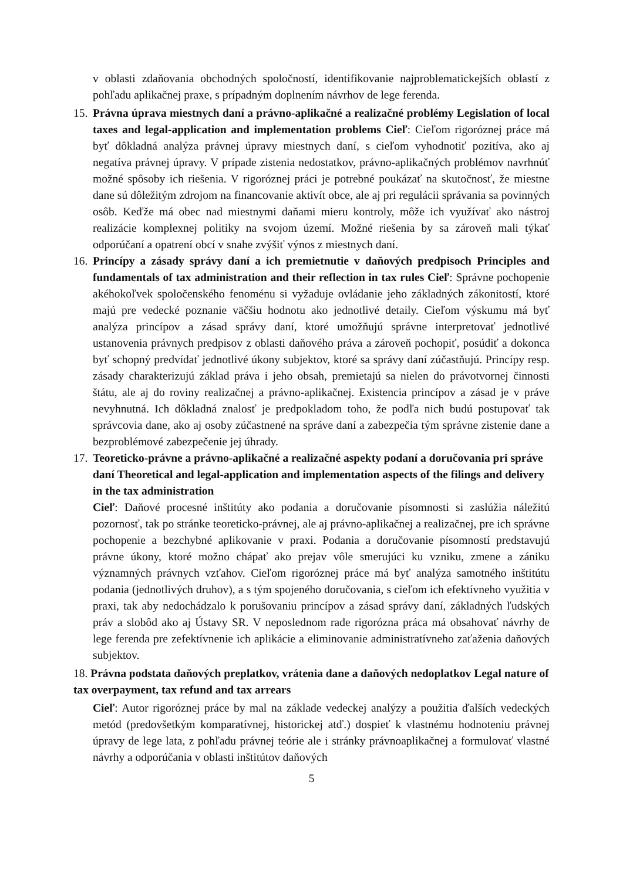v oblasti zdaňovania obchodných spoločností, identifikovanie najproblematickejších oblastí z pohľadu aplikačnej praxe, s prípadným doplnením návrhov de lege ferenda.
15.
Právna úprava miestnych daní a právno-aplikačné a realizačné problémy Legislation of local taxes and legal-application and implementation problems Cieľ: Cieľom rigoróznej práce má byť dôkladná analýza právnej úpravy miestnych daní, s cieľom vyhodnotiť pozitíva, ako aj negatíva právnej úpravy. V prípade zistenia nedostatkov, právno-aplikačných problémov navrhnúť možné spôsoby ich riešenia. V rigoróznej práci je potrebné poukázať na skutočnosť, že miestne dane sú dôležitým zdrojom na financovanie aktivít obce, ale aj pri regulácii správania sa povinných osôb. Keďže má obec nad miestnymi daňami mieru kontroly, môže ich využívať ako nástroj realizácie komplexnej politiky na svojom území. Možné riešenia by sa zároveň mali týkať odporúčaní a opatrení obcí v snahe zvýšiť výnos z miestnych daní.
16.
Princípy a zásady správy daní a ich premietnutie v daňových predpisoch Principles and fundamentals of tax administration and their reflection in tax rules Cieľ: Správne pochopenie akéhokoľvek spoločenského fenoménu si vyžaduje ovládanie jeho základných zákonitostí, ktoré majú pre vedecké poznanie väčšiu hodnotu ako jednotlivé detaily. Cieľom výskumu má byť analýza princípov a zásad správy daní, ktoré umožňujú správne interpretovať jednotlivé ustanovenia právnych predpisov z oblasti daňového práva a zároveň pochopiť, posúdiť a dokonca byť schopný predvídať jednotlivé úkony subjektov, ktoré sa správy daní zúčastňujú. Princípy resp. zásady charakterizujú základ práva i jeho obsah, premietajú sa nielen do právotvornej činnosti štátu, ale aj do roviny realizačnej a právno-aplikačnej. Existencia princípov a zásad je v práve nevyhnutná. Ich dôkladná znalosť je predpokladom toho, že podľa nich budú postupovať tak správcovia dane, ako aj osoby zúčastnené na správe daní a zabezpečia tým správne zistenie dane a bezproblémové zabezpečenie jej úhrady.
17.
Teoreticko-právne a právno-aplikačné a realizačné aspekty podaní a doručovania pri správe daní Theoretical and legal-application and implementation aspects of the filings and delivery in the tax administration
Cieľ: Daňové procesné inštitúty ako podania a doručovanie písomnosti si zaslúžia náležitú pozornosť, tak po stránke teoreticko-právnej, ale aj právno-aplikačnej a realizačnej, pre ich správne pochopenie a bezchybné aplikovanie v praxi. Podania a doručovanie písomností predstavujú právne úkony, ktoré možno chápať ako prejav vôle smerujúci ku vzniku, zmene a zániku významných právnych vzťahov. Cieľom rigoróznej práce má byť analýza samotného inštitútu podania (jednotlivých druhov), a s tým spojeného doručovania, s cieľom ich efektívneho využitia v praxi, tak aby nedochádzalo k porušovaniu princípov a zásad správy daní, základných ľudských práv a slobôd ako aj Ústavy SR. V neposlednom rade rigorózna práca má obsahovať návrhy de lege ferenda pre zefektívnenie ich aplikácie a eliminovanie administratívneho zaťaženia daňových subjektov.
18. Právna podstata daňových preplatkov, vrátenia dane a daňových nedoplatkov Legal nature of tax overpayment, tax refund and tax arrears
Cieľ: Autor rigoróznej práce by mal na základe vedeckej analýzy a použitia ďalších vedeckých metód (predovšetkým komparatívnej, historickej atď.) dospieť k vlastnému hodnoteniu právnej úpravy de lege lata, z pohľadu právnej teórie ale i stránky právnoaplikačnej a formulovať vlastné návrhy a odporúčania v oblasti inštitútov daňových
5